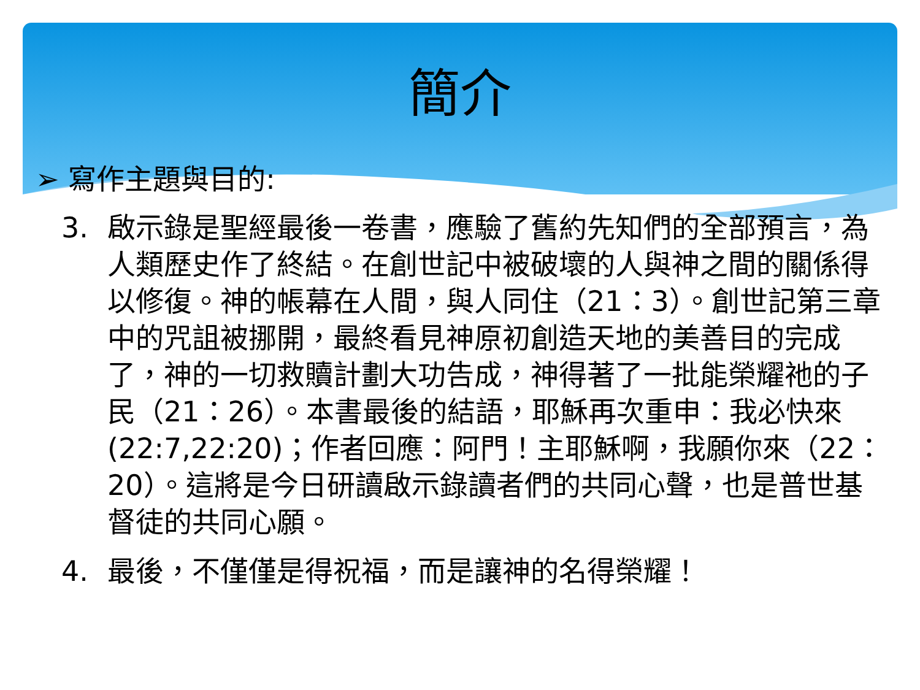簡介
➢ 寫作主題與目的:
3. 啟示錄是聖經最後一卷書，應驗了舊約先知們的全部預言，為人類歷史作了終結。在創世記中被破壞的人與神之間的關係得以修復。神的帳幕在人間，與人同住（21：3）。創世記第三章中的咒詛被挪開，最終看見神原初創造天地的美善目的完成了，神的一切救贖計劃大功告成，神得著了一批能榮耀祂的子民（21：26）。本書最後的結語，耶穌再次重申：我必快來(22:7,22:20)；作者回應：阿門！主耶穌啊，我願你來（22：20）。這將是今日研讀啟示錄讀者們的共同心聲，也是普世基督徒的共同心願。
4. 最後，不僅僅是得祝福，而是讓神的名得榮耀！